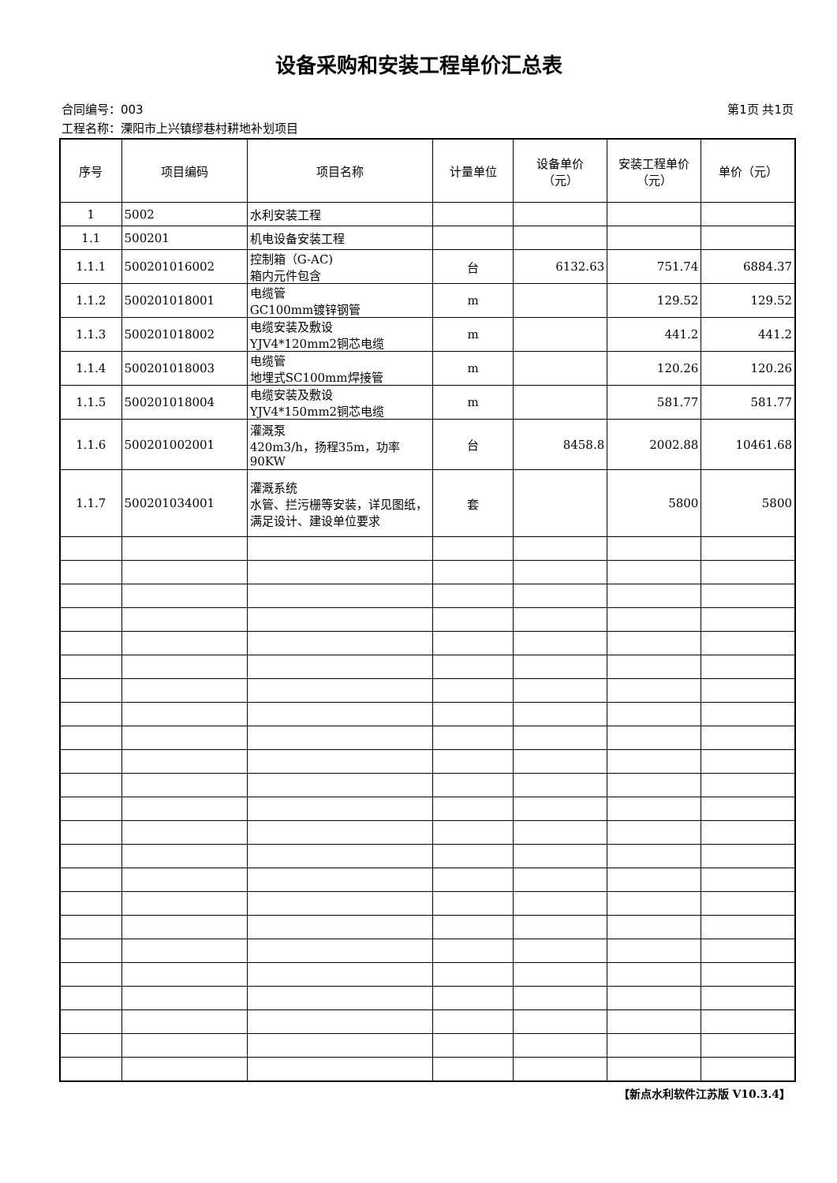设备采购和安装工程单价汇总表
合同编号：003 第1页 共1页
工程名称：溧阳市上兴镇缪巷村耕地补划项目
| 序号 | 项目编码 | 项目名称 | 计量单位 | 设备单价 （元） | 安装工程单价 （元） | 单价（元） |
| --- | --- | --- | --- | --- | --- | --- |
| 1 | 5002 | 水利安装工程 | | | | |
| 1.1 | 500201 | 机电设备安装工程 | | | | |
| 1.1.1 | 500201016002 | 控制箱（G-AC) 箱内元件包含 | 台 | 6132.63 | 751.74 | 6884.37 |
| 1.1.2 | 500201018001 | 电缆管 GC100mm镀锌钢管 | m | | 129.52 | 129.52 |
| 1.1.3 | 500201018002 | 电缆安装及敷设 YJV4*120mm2铜芯电缆 | m | | 441.2 | 441.2 |
| 1.1.4 | 500201018003 | 电缆管 地埋式SC100mm焊接管 | m | | 120.26 | 120.26 |
| 1.1.5 | 500201018004 | 电缆安装及敷设 YJV4*150mm2铜芯电缆 | m | | 581.77 | 581.77 |
| 1.1.6 | 500201002001 | 灌溉泵 420m3/h，扬程35m，功率90KW | 台 | 8458.8 | 2002.88 | 10461.68 |
| 1.1.7 | 500201034001 | 灌溉系统 水管、拦污栅等安装，详见图纸，满足设计、建设单位要求 | 套 | | 5800 | 5800 |
【新点水利软件江苏版 V10.3.4】